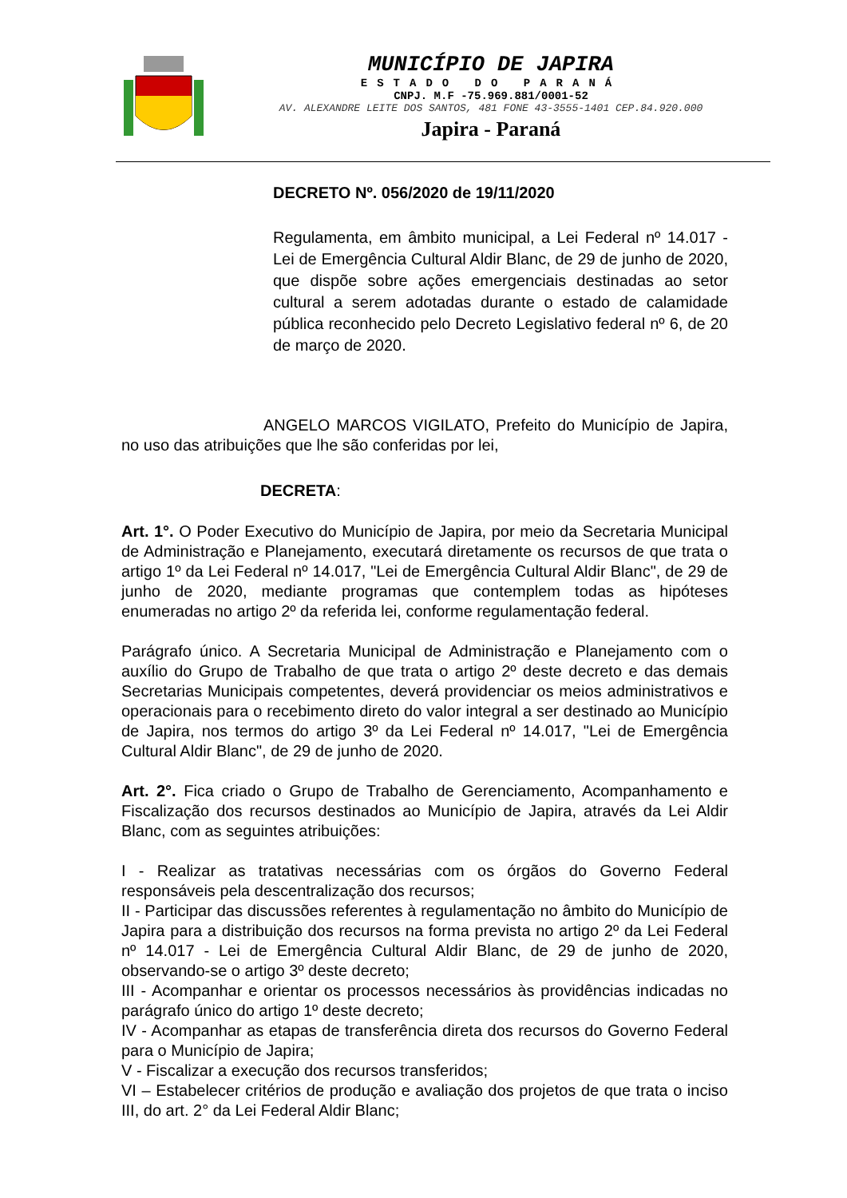MUNICÍPIO DE JAPIRA
ESTADO DO PARANÁ
CNPJ. M.F -75.969.881/0001-52
AV. ALEXANDRE LEITE DOS SANTOS, 481 FONE 43-3555-1401 CEP.84.920.000
Japira - Paraná
DECRETO Nº. 056/2020 de 19/11/2020
Regulamenta, em âmbito municipal, a Lei Federal nº 14.017 - Lei de Emergência Cultural Aldir Blanc, de 29 de junho de 2020, que dispõe sobre ações emergenciais destinadas ao setor cultural a serem adotadas durante o estado de calamidade pública reconhecido pelo Decreto Legislativo federal nº 6, de 20 de março de 2020.
ANGELO MARCOS VIGILATO, Prefeito do Município de Japira, no uso das atribuições que lhe são conferidas por lei,
DECRETA:
Art. 1°. O Poder Executivo do Município de Japira, por meio da Secretaria Municipal de Administração e Planejamento, executará diretamente os recursos de que trata o artigo 1º da Lei Federal nº 14.017, "Lei de Emergência Cultural Aldir Blanc", de 29 de junho de 2020, mediante programas que contemplem todas as hipóteses enumeradas no artigo 2º da referida lei, conforme regulamentação federal.
Parágrafo único. A Secretaria Municipal de Administração e Planejamento com o auxílio do Grupo de Trabalho de que trata o artigo 2º deste decreto e das demais Secretarias Municipais competentes, deverá providenciar os meios administrativos e operacionais para o recebimento direto do valor integral a ser destinado ao Município de Japira, nos termos do artigo 3º da Lei Federal nº 14.017, "Lei de Emergência Cultural Aldir Blanc", de 29 de junho de 2020.
Art. 2°. Fica criado o Grupo de Trabalho de Gerenciamento, Acompanhamento e Fiscalização dos recursos destinados ao Município de Japira, através da Lei Aldir Blanc, com as seguintes atribuições:
I - Realizar as tratativas necessárias com os órgãos do Governo Federal responsáveis pela descentralização dos recursos;
II - Participar das discussões referentes à regulamentação no âmbito do Município de Japira para a distribuição dos recursos na forma prevista no artigo 2º da Lei Federal nº 14.017 - Lei de Emergência Cultural Aldir Blanc, de 29 de junho de 2020, observando-se o artigo 3º deste decreto;
III - Acompanhar e orientar os processos necessários às providências indicadas no parágrafo único do artigo 1º deste decreto;
IV - Acompanhar as etapas de transferência direta dos recursos do Governo Federal para o Município de Japira;
V - Fiscalizar a execução dos recursos transferidos;
VI – Estabelecer critérios de produção e avaliação dos projetos de que trata o inciso III, do art. 2° da Lei Federal Aldir Blanc;